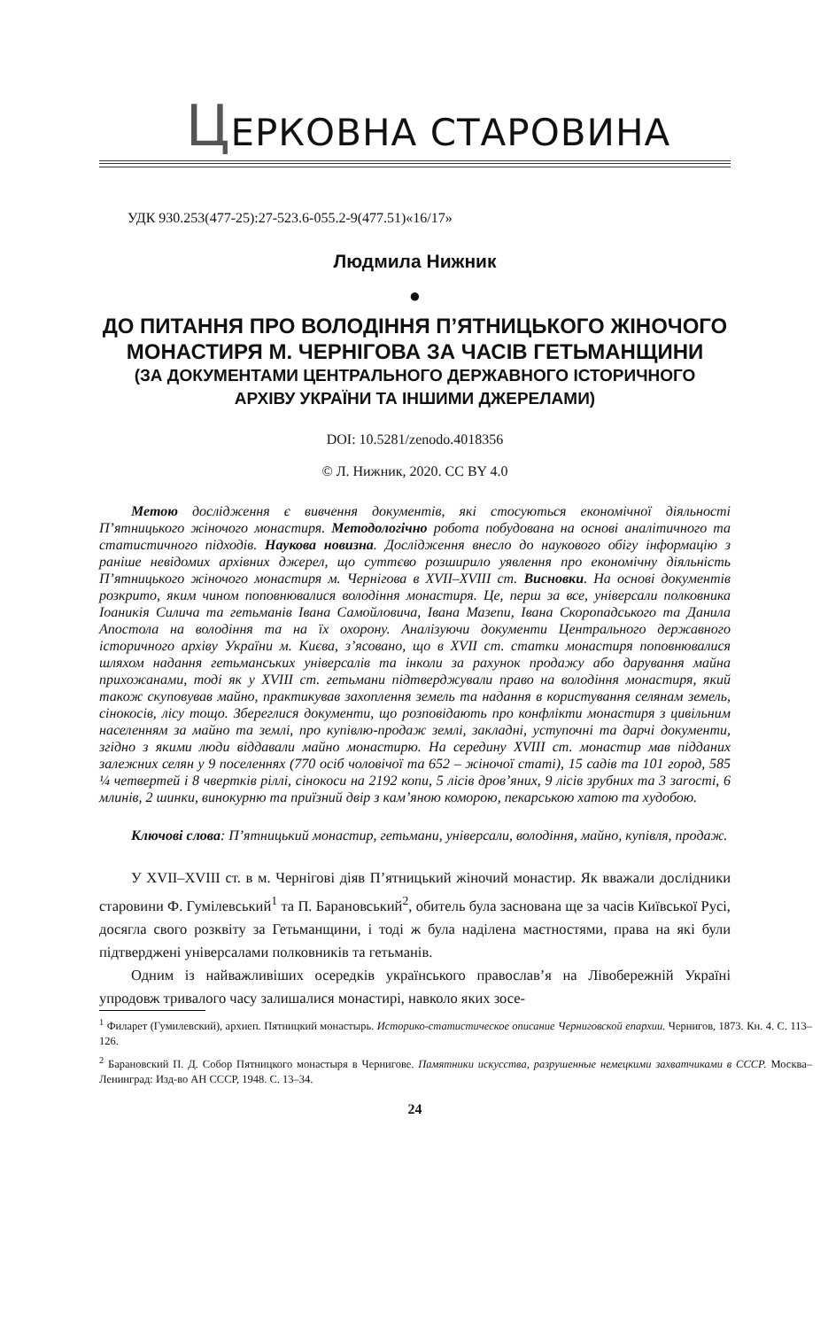ЦЕРКОВНА СТАРОВИНА
УДК 930.253(477-25):27-523.6-055.2-9(477.51)«16/17»
Людмила Нижник
●
ДО ПИТАННЯ ПРО ВОЛОДІННЯ П’ЯТНИЦЬКОГО ЖІНОЧОГО
МОНАСТИРЯ М. ЧЕРНІГОВА ЗА ЧАСІВ ГЕТЬМАНЩИНИ
(ЗА ДОКУМЕНТАМИ ЦЕНТРАЛЬНОГО ДЕРЖАВНОГО ІСТОРИЧНОГО
АРХІВУ УКРАЇНИ ТА ІНШИМИ ДЖЕРЕЛАМИ)
DOI: 10.5281/zenodo.4018356
© Л. Нижник, 2020. CC BY 4.0
Метою дослідження є вивчення документів, які стосуються економічної діяльності П’ятницького жіночого монастиря. Методологічно робота побудована на основі аналітичного та статистичного підходів. Наукова новизна. Дослідження внесло до наукового обігу інформацію з раніше невідомих архівних джерел, що суттєво розширило уявлення про економічну діяльність П’ятницького жіночого монастиря м. Чернігова в XVII–XVIII ст. Висновки. На основі документів розкрито, яким чином поповнювалися володіння монастиря. Це, перш за все, універсали полковника Іоаникія Силича та гетьманів Івана Самойловича, Івана Мазепи, Івана Скоропадського та Данила Апостола на володіння та на їх охорону. Аналізуючи документи Центрального державного історичного архіву України м. Києва, з’ясовано, що в XVII ст. статки монастиря поповнювалися шляхом надання гетьманських універсалів та інколи за рахунок продажу або дарування майна прихожанами, тоді як у XVIII ст. гетьмани підтверджували право на володіння монастиря, який також скуповував майно, практикував захоплення земель та надання в користування селянам земель, сінокосів, лісу тощо. Збереглися документи, що розповідають про конфлікти монастиря з цивільним населенням за майно та землі, про купівлю-продаж землі, закладні, уступочні та дарчі документи, згідно з якими люди віддавали майно монастирю. На середину XVIII ст. монастир мав підданих залежних селян у 9 поселеннях (770 осіб чоловічої та 652 – жіночої статі), 15 садів та 101 город, 585 ¼ четвертей і 8 чвертків ріллі, сінокоси на 2192 копи, 5 лісів дров’яних, 9 лісів зрубних та 3 заrості, 6 млинів, 2 шинки, винокурню та приїзний двір з кам’яною коморою, пекарською хатою та худобою.
Ключові слова: П’ятницький монастир, гетьмани, універсали, володіння, майно, купівля, продаж.
У XVII–XVIII ст. в м. Чернігові діяв П’ятницький жіночий монастир. Як вважали дослідники старовини Ф. Гумілевський<sup>1</sup> та П. Барановський<sup>2</sup>, обитель була заснована ще за часів Київської Русі, досягла свого розквіту за Гетьманщини, і тоді ж була наділена маєтностями, права на які були підтверджені універсалами полковників та гетьманів.
Одним із найважливіших осередків українського православ’я на Лівобережній Україні упродовж тривалого часу залишалися монастирі, навколо яких зосе-
<sup>1</sup> Филарет (Гумилевский), архиеп. Пятницкий монастырь. Историко-статистическое описание Черниговской епархии. Чернигов, 1873. Кн. 4. С. 113–126.
<sup>2</sup> Барановский П. Д. Собор Пятницкого монастыря в Чернигове. Памятники искусства, разрушенные немецкими захватчиками в СССР. Москва–Ленинград: Изд-во АН СССР, 1948. С. 13–34.
24